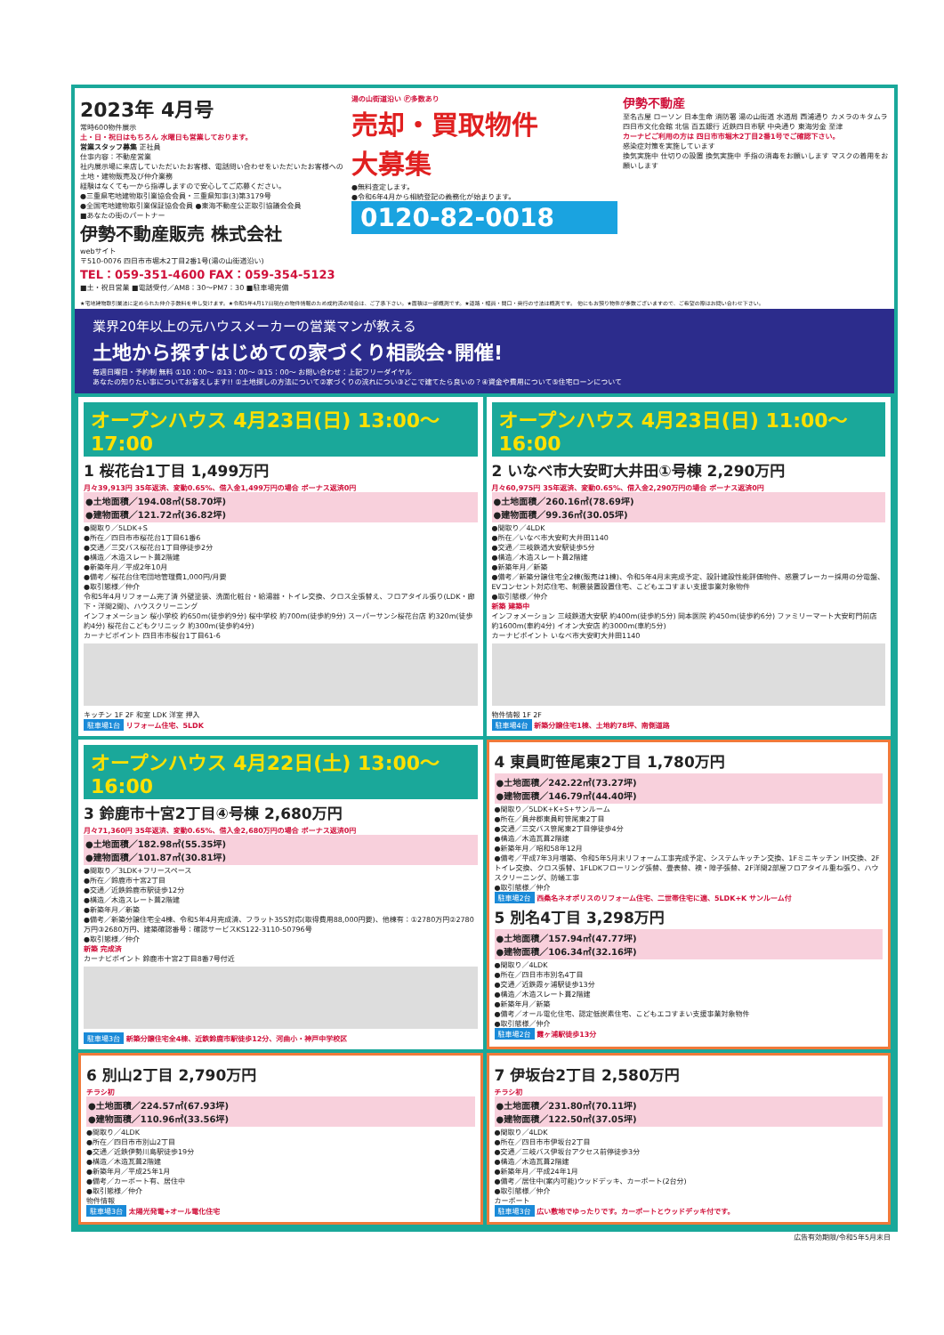2023年 4月号
常時600物件展示
土・日・祝日はもちろん 水曜日も営業しております。
営業スタッフ募集 正社員
仕事内容：不動産営業
社内展示場に来店していただいたお客様、電話問い合わせをいただいたお客様への土地・建物販売及び仲介業務
経験はなくても一から指導しますので安心してご応募ください。
●三重県宅地建物取引業協会会員・三重県知事(3)第3179号
●全国宅地建物取引業保証協会会員 ●東海不動産公正取引協議会会員
■あなたの街のパートナー
伊勢不動産販売 株式会社
webサイト
〒510-0076 四日市市堀木2丁目2番1号(湯の山街道沿い)
TEL：059-351-4600 FAX：059-354-5123
■土・祝日営業 ■電話受付／AM8：30〜PM7：30 ■駐車場完備
湯の山街道沿い Ⓟ多数あり
売却・買取物件
大募集
●無料査定します。
●令和6年4月から相続登記の義務化が始まります。
0120-82-0018
伊勢不動産
至名古屋 ローソン 日本生命 消防署 湯の山街道 水道局 西浦通り カメラのキタムラ 四日市文化会館 北信 百五銀行 近鉄四日市駅 中央通り 東海労金 至津
カーナビご利用の方は 四日市市堀木2丁目2番1号でご確認下さい。
感染症対策を実施しています
換気実施中 仕切りの設置 換気実施中 手指の消毒をお願いします マスクの着用をお願いします
★宅地建物取引業法に定められた仲介手数料を申し受けます。★令和5年4月17日現在の物件情報のため成約済の場合は、ご了承下さい。★面積は一部概測です。★道路・幅員・間口・奥行の寸法は概測です。 他にもお預り物件が多数ございますので、ご希望の際はお問い合わせ下さい。
業界20年以上の元ハウスメーカーの営業マンが教える
土地から探すはじめての家づくり相談会･開催!
毎週日曜日・予約制 無料 ①10：00〜 ②13：00〜 ③15：00〜 お問い合わせ：上記フリーダイヤル
あなたの知りたい事についてお答えします!! ①土地探しの方法について②家づくりの流れについ③どこで建てたら良いの？④資金や費用について⑤住宅ローンについて
オープンハウス 4月23日(日) 13:00〜17:00
1 桜花台1丁目 1,499万円
月々39,913円 35年返済、変動0.65%、借入金1,499万円の場合 ボーナス返済0円
●土地面積／194.08㎡(58.70坪)
●建物面積／121.72㎡(36.82坪)
●間取り／5LDK+S
●所在／四日市市桜花台1丁目61番6
●交通／三交バス桜花台1丁目停徒歩2分
●構造／木造スレート葺2階建
●新築年月／平成2年10月
●備考／桜花台住宅団地管理費1,000円/月要
●取引態様／仲介
令和5年4月リフォーム完了済 外壁塗装、洗面化粧台・給湯器・トイレ交換、クロス全張替え、フロアタイル張り(LDK・廊下・洋間2間)、ハウスクリーニング
インフォメーション 桜小学校 約650m(徒歩約9分) 桜中学校 約700m(徒歩約9分) スーパーサンシ桜花台店 約320m(徒歩約4分) 桜花台こどもクリニック 約300m(徒歩約4分)
カーナビポイント 四日市市桜台1丁目61-6
キッチン 1F 2F 和室 LDK 洋室 押入
駐車場1台 リフォーム住宅、5LDK
オープンハウス 4月23日(日) 11:00〜16:00
2 いなべ市大安町大井田①号棟 2,290万円
月々60,975円 35年返済、変動0.65%、借入金2,290万円の場合 ボーナス返済0円
●土地面積／260.16㎡(78.69坪)
●建物面積／99.36㎡(30.05坪)
●間取り／4LDK
●所在／いなべ市大安町大井田1140
●交通／三岐鉄道大安駅徒歩5分
●構造／木造スレート葺2階建
●新築年月／新築
●備考／新築分譲住宅全2棟(販売は1棟)、令和5年4月末完成予定、設計建設性能評価物件、感震ブレーカー採用の分電盤、EVコンセント対応住宅、制震装置設置住宅、こどもエコすまい支援事業対象物件
●取引態様／仲介
新築 建築中
インフォメーション 三岐鉄道大安駅 約400m(徒歩約5分) 岡本医院 約450m(徒歩約6分) ファミリーマート大安町門前店 約1600m(車約4分) イオン大安店 約3000m(車約5分)
カーナビポイント いなべ市大安町大井田1140
物件情報 1F 2F
駐車場4台 新築分譲住宅1棟、土地約78坪、南側道路
オープンハウス 4月22日(土) 13:00〜16:00
3 鈴鹿市十宮2丁目④号棟 2,680万円
月々71,360円 35年返済、変動0.65%、借入金2,680万円の場合 ボーナス返済0円
●土地面積／182.98㎡(55.35坪)
●建物面積／101.87㎡(30.81坪)
●間取り／3LDK+フリースペース
●所在／鈴鹿市十宮2丁目
●交通／近鉄鈴鹿市駅徒歩12分
●構造／木造スレート葺2階建
●新築年月／新築
●備考／新築分譲住宅全4棟、令和5年4月完成済、フラット35S対応(取得費用88,000円要)、他棟有：①2780万円②2780万円③2680万円、建築確認番号：確認サービスKS122-3110-50796号
●取引態様／仲介
新築 完成済
カーナビポイント 鈴鹿市十宮2丁目8番7号付近
駐車場3台 新築分譲住宅全4棟、近鉄鈴鹿市駅徒歩12分、河曲小・神戸中学校区
4 東員町笹尾東2丁目 1,780万円
●土地面積／242.22㎡(73.27坪)
●建物面積／146.79㎡(44.40坪)
●間取り／5LDK+K+S+サンルーム
●所在／員弁郡東員町笹尾東2丁目
●交通／三交バス笹尾東2丁目停徒歩4分
●構造／木造瓦葺2階建
●新築年月／昭和58年12月
●備考／平成7年3月増築、令和5年5月末リフォーム工事完成予定、システムキッチン交換、1Fミニキッチン IH交換、2Fトイレ交換、クロス張替、1FLDKフローリング張替、畳表替、襖・障子張替、2F洋間2部屋フロアタイル重ね張り、ハウスクリーニング、防蟻工事
●取引態様／仲介
駐車場2台 西桑名ネオポリスのリフォーム住宅、二世帯住宅に適、5LDK+K サンルーム付
5 別名4丁目 3,298万円
●土地面積／157.94㎡(47.77坪)
●建物面積／106.34㎡(32.16坪)
●間取り／4LDK
●所在／四日市市別名4丁目
●交通／近鉄霞ヶ浦駅徒歩13分
●構造／木造スレート葺2階建
●新築年月／新築
●備考／オール電化住宅、認定低炭素住宅、こどもエコすまい支援事業対象物件
●取引態様／仲介
駐車場2台 霞ヶ浦駅徒歩13分
6 別山2丁目 2,790万円
チラシ初
●土地面積／224.57㎡(67.93坪)
●建物面積／110.96㎡(33.56坪)
●間取り／4LDK
●所在／四日市市別山2丁目
●交通／近鉄伊勢川島駅徒歩19分
●構造／木造瓦葺2階建
●新築年月／平成25年1月
●備考／カーポート有、居住中
●取引態様／仲介
物件情報
駐車場3台 太陽光発電+オール電化住宅
7 伊坂台2丁目 2,580万円
チラシ初
●土地面積／231.80㎡(70.11坪)
●建物面積／122.50㎡(37.05坪)
●間取り／4LDK
●所在／四日市市伊坂台2丁目
●交通／三岐バス伊坂台アクセス前停徒歩3分
●構造／木造瓦葺2階建
●新築年月／平成24年1月
●備考／居住中(案内可能)ウッドデッキ、カーポート(2台分)
●取引態様／仲介
カーポート
駐車場3台 広い敷地でゆったりです。カーポートとウッドデッキ付です。
広告有効期限/令和5年5月末日